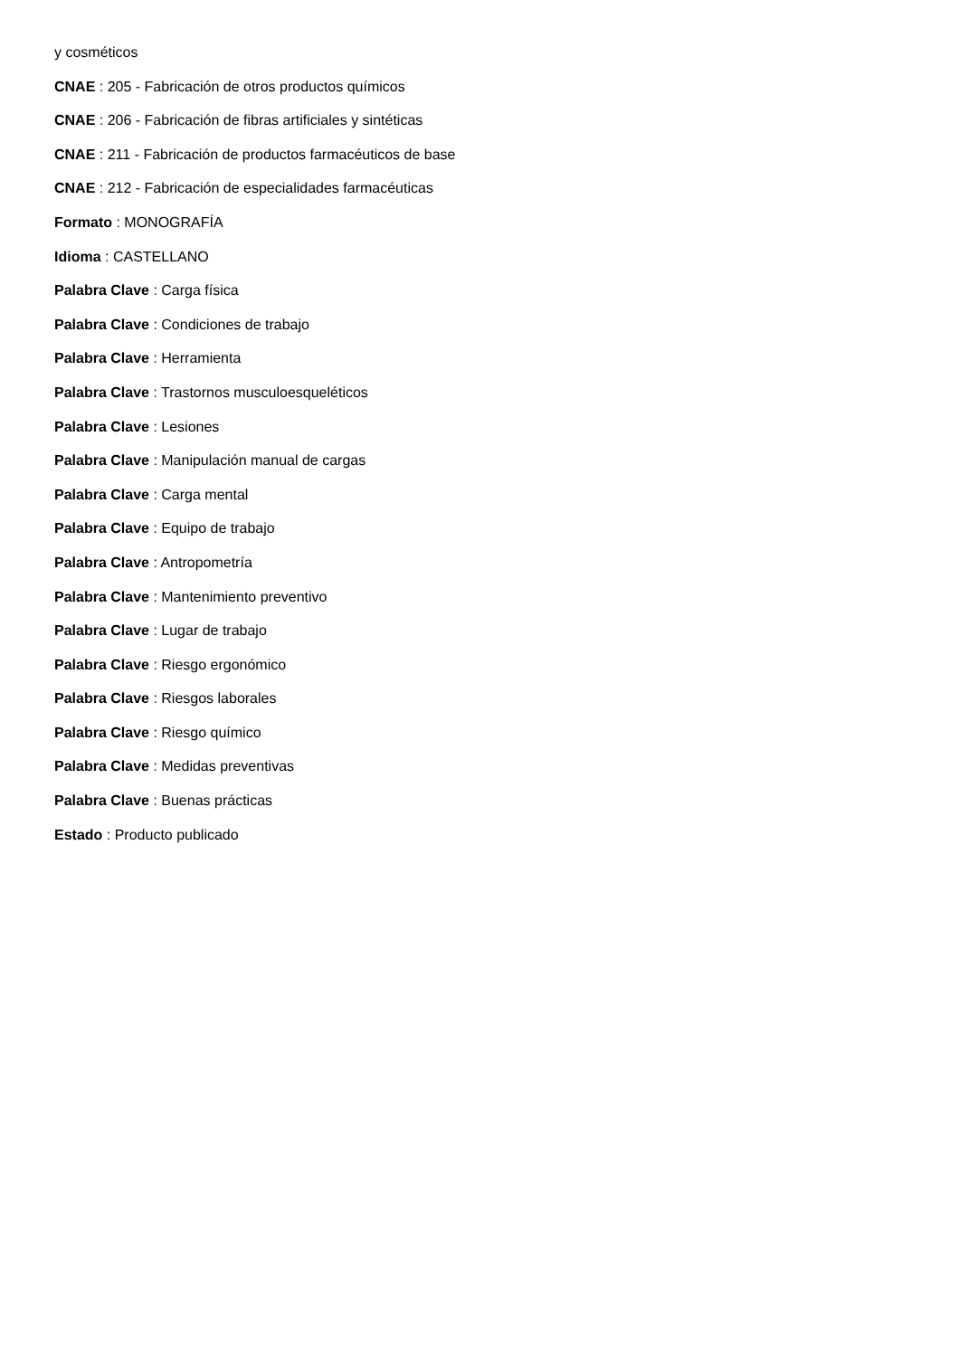y cosméticos
CNAE : 205 - Fabricación de otros productos químicos
CNAE : 206 - Fabricación de fibras artificiales y sintéticas
CNAE : 211 - Fabricación de productos farmacéuticos de base
CNAE : 212 - Fabricación de especialidades farmacéuticas
Formato : MONOGRAFÍA
Idioma : CASTELLANO
Palabra Clave : Carga física
Palabra Clave : Condiciones de trabajo
Palabra Clave : Herramienta
Palabra Clave : Trastornos musculoesqueléticos
Palabra Clave : Lesiones
Palabra Clave : Manipulación manual de cargas
Palabra Clave : Carga mental
Palabra Clave : Equipo de trabajo
Palabra Clave : Antropometría
Palabra Clave : Mantenimiento preventivo
Palabra Clave : Lugar de trabajo
Palabra Clave : Riesgo ergonómico
Palabra Clave : Riesgos laborales
Palabra Clave : Riesgo químico
Palabra Clave : Medidas preventivas
Palabra Clave : Buenas prácticas
Estado : Producto publicado